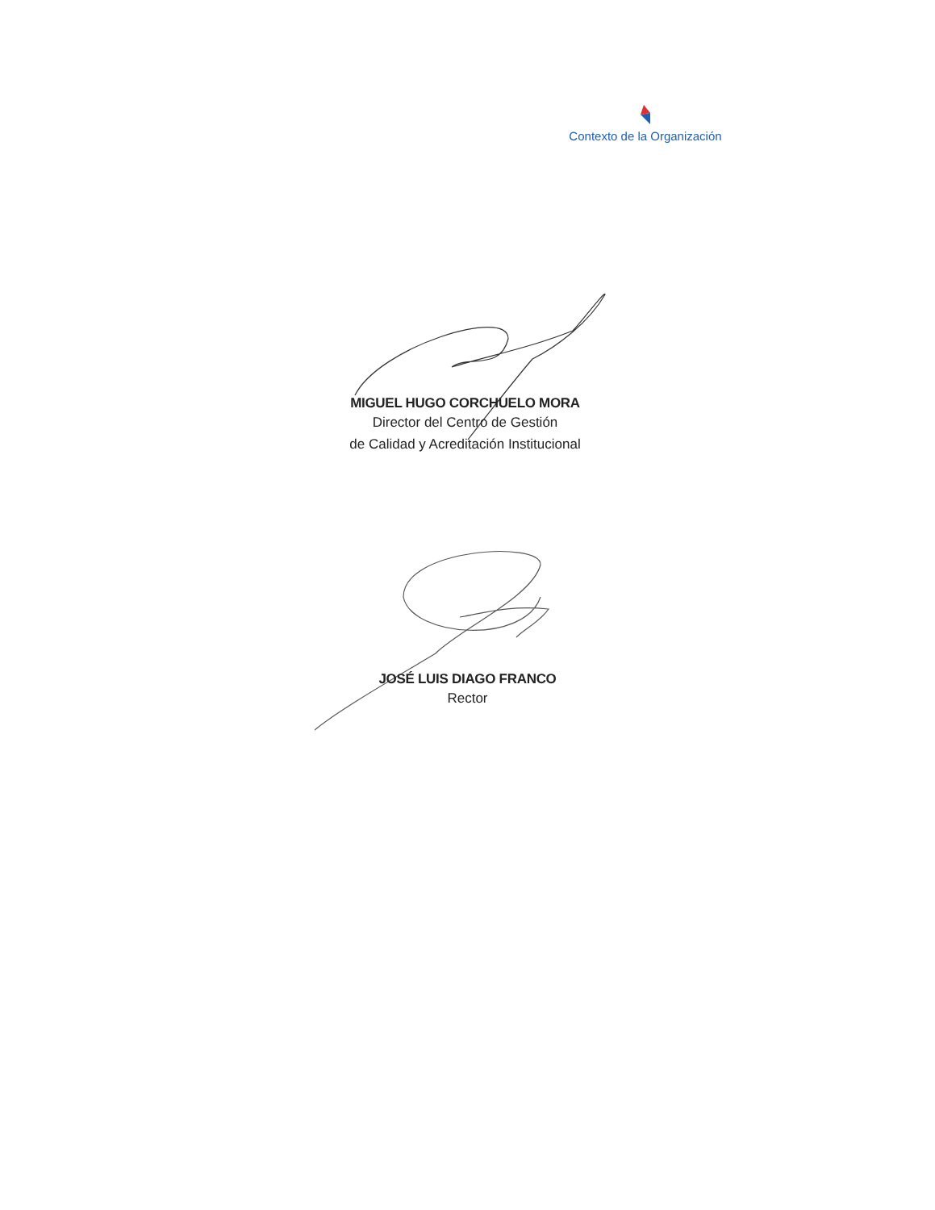Contexto de la Organización
MIGUEL HUGO CORCHUELO MORA
Director del Centro de Gestión
de Calidad y Acreditación Institucional
JOSÉ LUIS DIAGO FRANCO
Rector